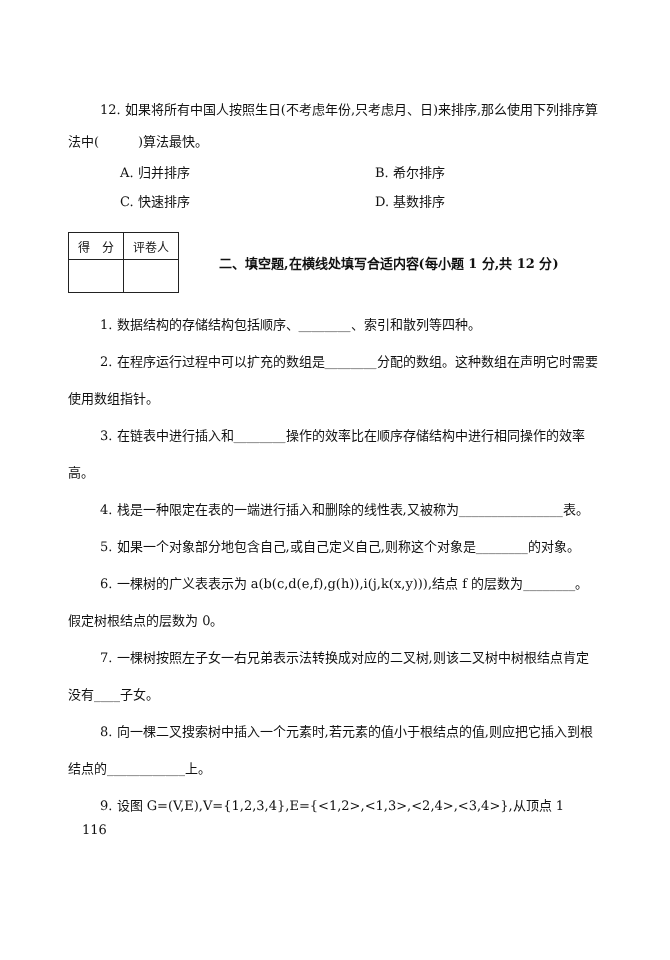12. 如果将所有中国人按照生日(不考虑年份,只考虑月、日)来排序,那么使用下列排序算
法中(　　　)算法最快。
A. 归并排序
B. 希尔排序
C. 快速排序
D. 基数排序
| 得 分 | 评卷人 |
二、填空题,在横线处填写合适内容(每小题 1 分,共 12 分)
1. 数据结构的存储结构包括顺序、________、索引和散列等四种。
2. 在程序运行过程中可以扩充的数组是________分配的数组。这种数组在声明它时需要
使用数组指针。
3. 在链表中进行插入和________操作的效率比在顺序存储结构中进行相同操作的效率
高。
4. 栈是一种限定在表的一端进行插入和删除的线性表,又被称为________________表。
5. 如果一个对象部分地包含自己,或自己定义自己,则称这个对象是________的对象。
6. 一棵树的广义表表示为 a(b(c,d(e,f),g(h)),i(j,k(x,y))),结点 f 的层数为________。
假定树根结点的层数为 0。
7. 一棵树按照左子女一右兄弟表示法转换成对应的二叉树,则该二叉树中树根结点肯定
没有____子女。
8. 向一棵二叉搜索树中插入一个元素时,若元素的值小于根结点的值,则应把它插入到根
结点的____________上。
9. 设图 G=(V,E),V={1,2,3,4},E={<1,2>,<1,3>,<2,4>,<3,4>},从顶点 1
116